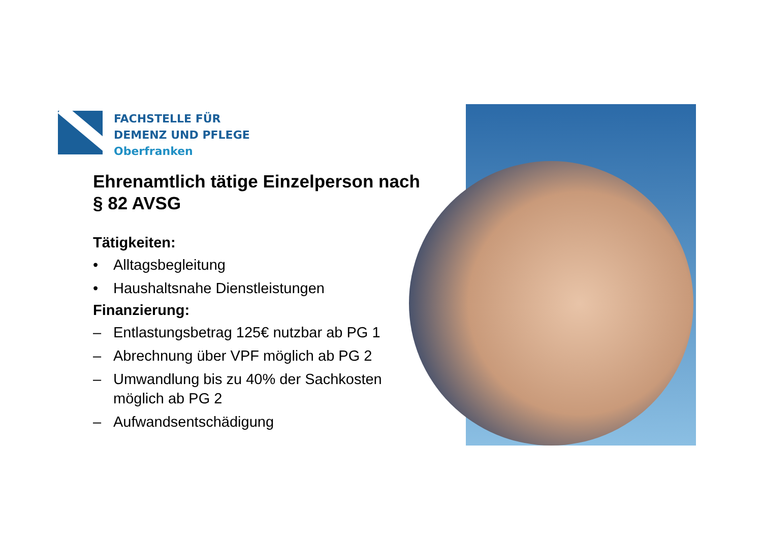FACHSTELLE FÜR
DEMENZ UND PFLEGE
Oberfranken
Ehrenamtlich tätige Einzelperson nach § 82 AVSG
Tätigkeiten:
• Alltagsbegleitung
• Haushaltsnahe Dienstleistungen
Finanzierung:
– Entlastungsbetrag 125€ nutzbar ab PG 1
– Abrechnung über VPF möglich ab PG 2
– Umwandlung bis zu 40% der Sachkosten möglich ab PG 2
– Aufwandsentschädigung